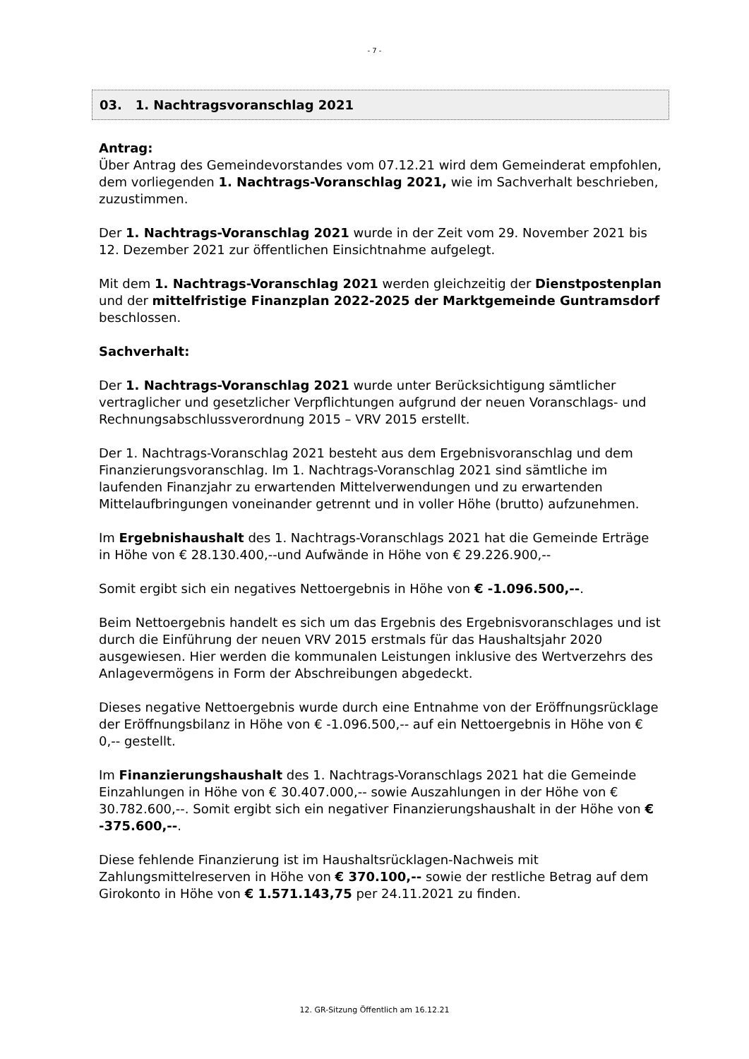- 7 -
03. 1. Nachtragsvoranschlag 2021
Antrag:
Über Antrag des Gemeindevorstandes vom 07.12.21 wird dem Gemeinderat empfohlen, dem vorliegenden 1. Nachtrags-Voranschlag 2021, wie im Sachverhalt beschrieben, zuzustimmen.
Der 1. Nachtrags-Voranschlag 2021 wurde in der Zeit vom 29. November 2021 bis 12. Dezember 2021 zur öffentlichen Einsichtnahme aufgelegt.
Mit dem 1. Nachtrags-Voranschlag 2021 werden gleichzeitig der Dienstpostenplan und der mittelfristige Finanzplan 2022-2025 der Marktgemeinde Guntramsdorf beschlossen.
Sachverhalt:
Der 1. Nachtrags-Voranschlag 2021 wurde unter Berücksichtigung sämtlicher vertraglicher und gesetzlicher Verpflichtungen aufgrund der neuen Voranschlags- und Rechnungsabschlussverordnung 2015 – VRV 2015 erstellt.
Der 1. Nachtrags-Voranschlag 2021 besteht aus dem Ergebnisvoranschlag und dem Finanzierungsvoranschlag. Im 1. Nachtrags-Voranschlag 2021 sind sämtliche im laufenden Finanzjahr zu erwartenden Mittelverwendungen und zu erwartenden Mittelaufbringungen voneinander getrennt und in voller Höhe (brutto) aufzunehmen.
Im Ergebnishaushalt des 1. Nachtrags-Voranschlags 2021 hat die Gemeinde Erträge in Höhe von € 28.130.400,--und Aufwände in Höhe von € 29.226.900,--
Somit ergibt sich ein negatives Nettoergebnis in Höhe von € -1.096.500,--.
Beim Nettoergebnis handelt es sich um das Ergebnis des Ergebnisvoranschlages und ist durch die Einführung der neuen VRV 2015 erstmals für das Haushaltsjahr 2020 ausgewiesen. Hier werden die kommunalen Leistungen inklusive des Wertverzehrs des Anlagevermögens in Form der Abschreibungen abgedeckt.
Dieses negative Nettoergebnis wurde durch eine Entnahme von der Eröffnungsrücklage der Eröffnungsbilanz in Höhe von € -1.096.500,-- auf ein Nettoergebnis in Höhe von € 0,-- gestellt.
Im Finanzierungshaushalt des 1. Nachtrags-Voranschlags 2021 hat die Gemeinde Einzahlungen in Höhe von € 30.407.000,-- sowie Auszahlungen in der Höhe von € 30.782.600,--. Somit ergibt sich ein negativer Finanzierungshaushalt in der Höhe von € -375.600,--.
Diese fehlende Finanzierung ist im Haushaltsrücklagen-Nachweis mit Zahlungsmittelreserven in Höhe von € 370.100,-- sowie der restliche Betrag auf dem Girokonto in Höhe von € 1.571.143,75 per 24.11.2021 zu finden.
12. GR-Sitzung Öffentlich am 16.12.21